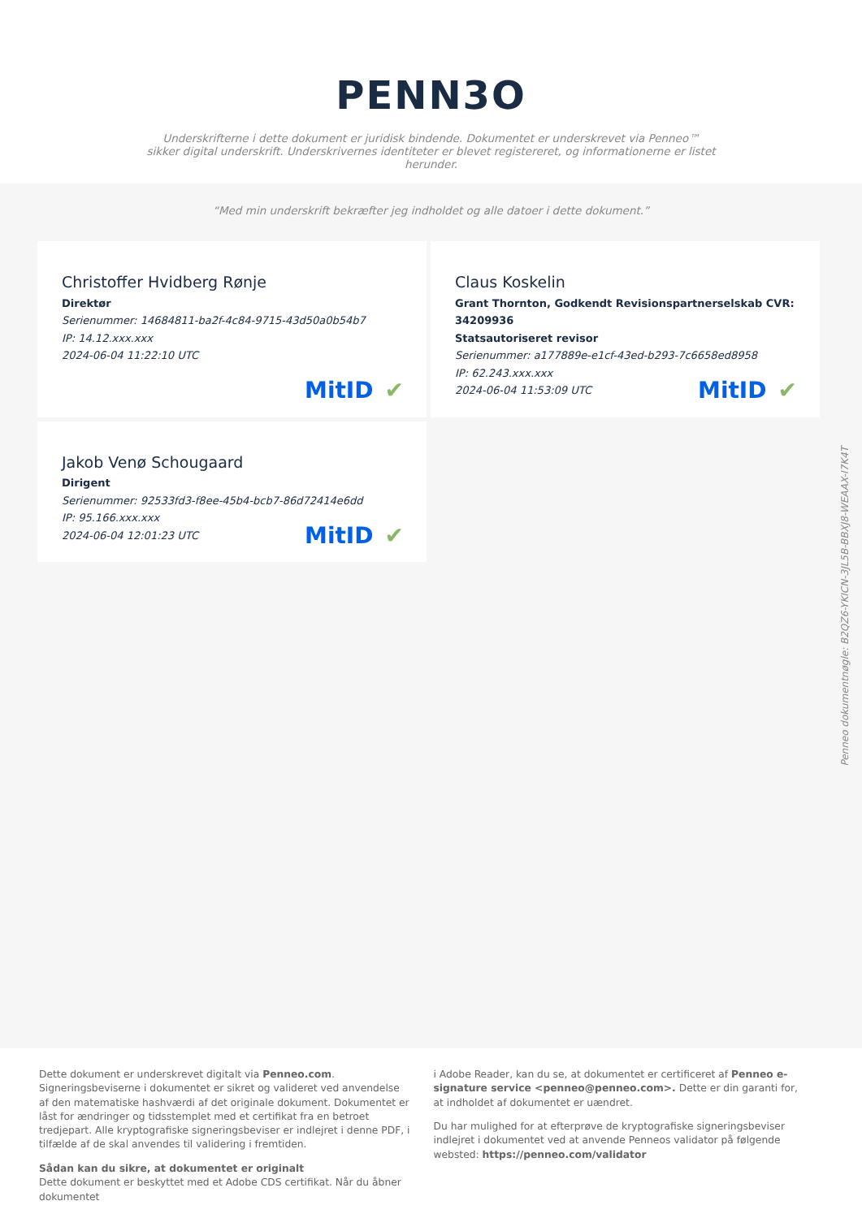PENN3O
Underskrifterne i dette dokument er juridisk bindende. Dokumentet er underskrevet via Penneo™ sikker digital underskrift. Underskrivernes identiteter er blevet registereret, og informationerne er listet herunder.
“Med min underskrift bekræfter jeg indholdet og alle datoer i dette dokument.”
Christoffer Hvidberg Rønje
Direktør
Serienummer: 14684811-ba2f-4c84-9715-43d50a0b54b7
IP: 14.12.xxx.xxx
2024-06-04 11:22:10 UTC
MitID ✔
Claus Koskelin
Grant Thornton, Godkendt Revisionspartnerselskab CVR: 34209936
Statsautoriseret revisor
Serienummer: a177889e-e1cf-43ed-b293-7c6658ed8958
IP: 62.243.xxx.xxx
2024-06-04 11:53:09 UTC
MitID ✔
Jakob Venø Schougaard
Dirigent
Serienummer: 92533fd3-f8ee-45b4-bcb7-86d72414e6dd
IP: 95.166.xxx.xxx
2024-06-04 12:01:23 UTC
MitID ✔
Dette dokument er underskrevet digitalt via Penneo.com. Signeringsbeviserne i dokumentet er sikret og valideret ved anvendelse af den matematiske hashværdi af det originale dokument. Dokumentet er låst for ændringer og tidsstemplet med et certifikat fra en betroet tredjepart. Alle kryptografiske signeringsbeviser er indlejret i denne PDF, i tilfælde af de skal anvendes til validering i fremtiden.
Sådan kan du sikre, at dokumentet er originalt
Dette dokument er beskyttet med et Adobe CDS certifikat. Når du åbner dokumentet
i Adobe Reader, kan du se, at dokumentet er certificeret af Penneo e-signature service <penneo@penneo.com>. Dette er din garanti for, at indholdet af dokumentet er uændret.
Du har mulighed for at efterprøve de kryptografiske signeringsbeviser indlejret i dokumentet ved at anvende Penneos validator på følgende websted: https://penneo.com/validator
Penneo dokumentnøgle: B2QZ6-YKICN-3JL5B-BBXJ8-WEAAX-I7K4T